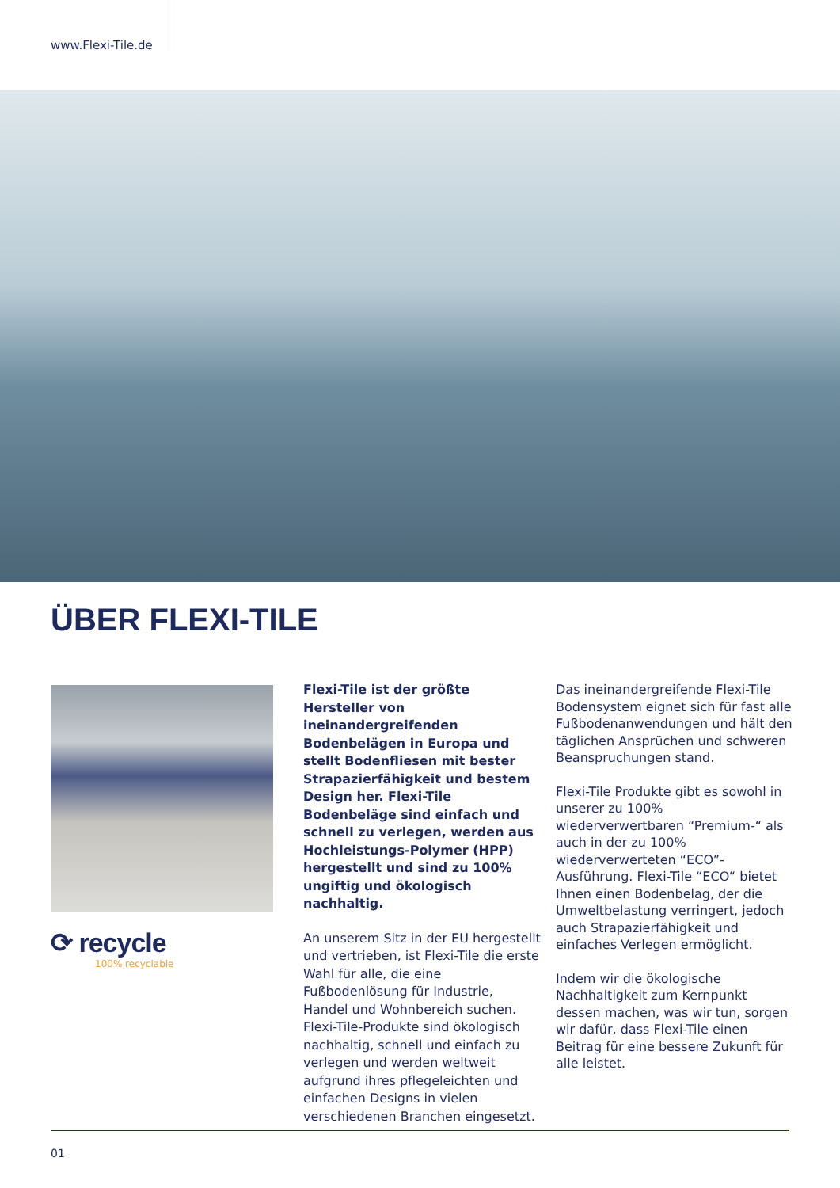www.Flexi-Tile.de
ÜBER FLEXI-TILE
⟳ recycle
100% recyclable
Flexi-Tile ist der größte Hersteller von ineinandergreifenden Bodenbelägen in Europa und stellt Bodenfliesen mit bester Strapazierfähigkeit und bestem Design her. Flexi-Tile Bodenbeläge sind einfach und schnell zu verlegen, werden aus Hochleistungs-Polymer (HPP) hergestellt und sind zu 100% ungiftig und ökologisch nachhaltig.
An unserem Sitz in der EU hergestellt und vertrieben, ist Flexi-Tile die erste Wahl für alle, die eine Fußbodenlösung für Industrie, Handel und Wohnbereich suchen. Flexi-Tile-Produkte sind ökologisch nachhaltig, schnell und einfach zu verlegen und werden weltweit aufgrund ihres pflegeleichten und einfachen Designs in vielen verschiedenen Branchen eingesetzt.
Das ineinandergreifende Flexi-Tile Bodensystem eignet sich für fast alle Fußbodenanwendungen und hält den täglichen Ansprüchen und schweren Beanspruchungen stand.
Flexi-Tile Produkte gibt es sowohl in unserer zu 100% wiederverwertbaren “Premium-“ als auch in der zu 100% wiederverwerteten “ECO”-Ausführung. Flexi-Tile “ECO“ bietet Ihnen einen Bodenbelag, der die Umweltbelastung verringert, jedoch auch Strapazierfähigkeit und einfaches Verlegen ermöglicht.
Indem wir die ökologische Nachhaltigkeit zum Kernpunkt dessen machen, was wir tun, sorgen wir dafür, dass Flexi-Tile einen Beitrag für eine bessere Zukunft für alle leistet.
01